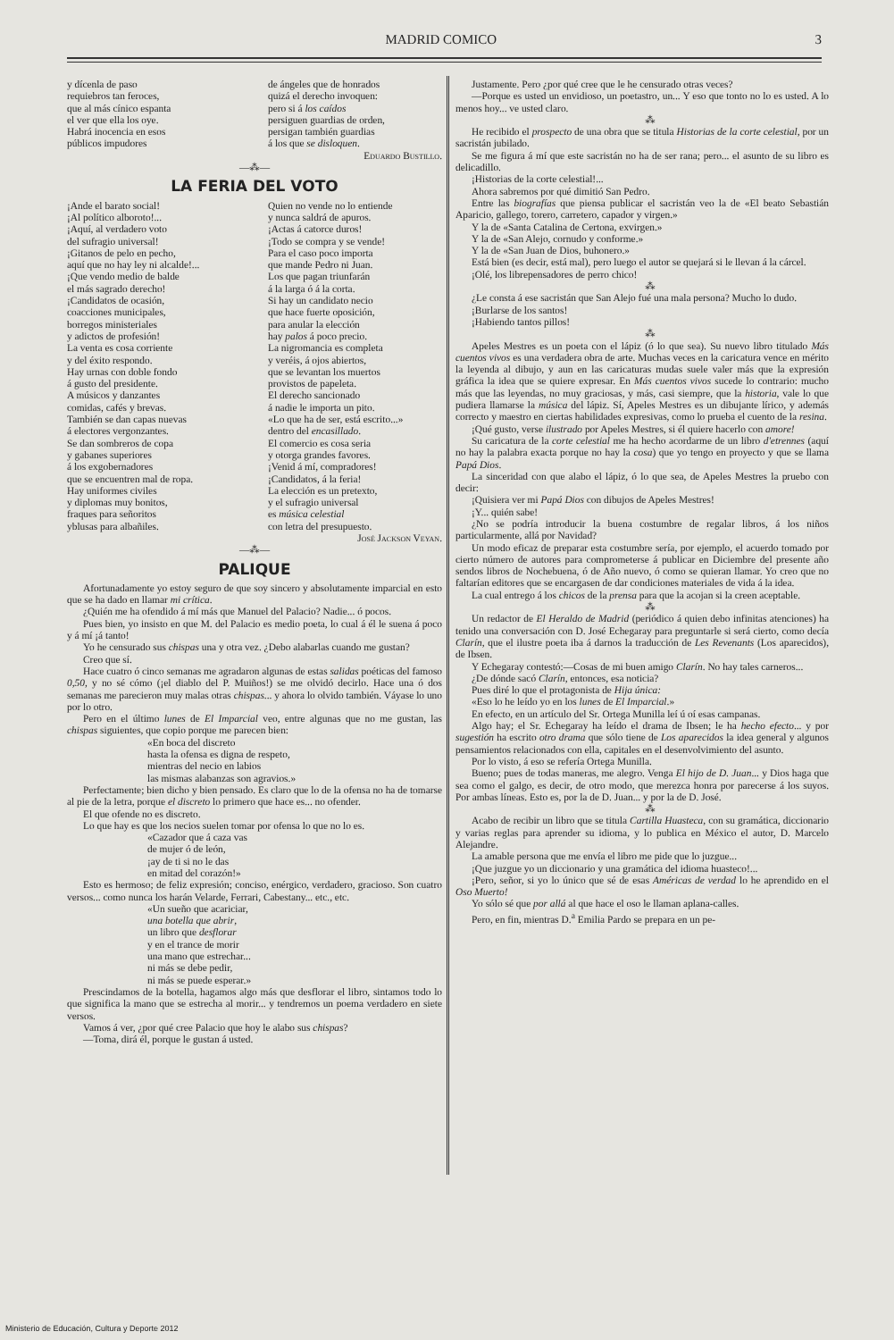MADRID COMICO 3
y dícenla de paso
requiebros tan feroces,
que al más cínico espanta
el ver que ella los oye.
Habrá inocencia en esos
públicos impudores
de ángeles que de honrados
quizá el derecho invoquen:
pero si á los caídos
persiguen guardias de orden,
persigan también guardias
á los que se disloquen.
Eduardo Bustillo.
—⁂—
LA FERIA DEL VOTO
¡Ande el barato social!
¡Al político alboroto!...
¡Aquí, al verdadero voto
del sufragio universal!
¡Gitanos de pelo en pecho,
aquí que no hay ley ni alcalde!...
¡Que vendo medio de balde
el más sagrado derecho!
¡Candidatos de ocasión,
coacciones municipales,
borregos ministeriales
y adictos de profesión!
La venta es cosa corriente
y del éxito respondo.
Hay urnas con doble fondo
á gusto del presidente.
A músicos y danzantes
comidas, cafés y brevas.
También se dan capas nuevas
á electores vergonzantes.
Se dan sombreros de copa
y gabanes superiores
á los exgobernadores
que se encuentren mal de ropa.
Hay uniformes civiles
y diplomas muy bonitos,
fraques para señoritos
yblusas para albañiles.
Quien no vende no lo entiende
y nunca saldrá de apuros.
¡Actas á catorce duros!
¡Todo se compra y se vende!
Para el caso poco importa
que mande Pedro ni Juan.
Los que pagan triunfarán
á la larga ó á la corta.
Si hay un candidato necio
que hace fuerte oposición,
para anular la elección
hay palos á poco precio.
La nigromancia es completa
y veréis, á ojos abiertos,
que se levantan los muertos
provistos de papeleta.
El derecho sancionado
á nadie le importa un pito.
«Lo que ha de ser, está escrito...»
dentro del encasillado.
El comercio es cosa seria
y otorga grandes favores.
¡Venid á mí, compradores!
¡Candidatos, á la feria!
La elección es un pretexto,
y el sufragio universal
es música celestial
con letra del presupuesto.
José Jackson Veyan.
—⁂—
PALIQUE
Afortunadamente yo estoy seguro de que soy sincero y absolutamente imparcial en esto que se ha dado en llamar mi crítica.
¿Quién me ha ofendido á mí más que Manuel del Palacio? Nadie... ó pocos.
Pues bien, yo insisto en que M. del Palacio es medio poeta, lo cual á él le suena á poco y á mí ¡á tanto!
Yo he censurado sus chispas una y otra vez. ¿Debo alabarlas cuando me gustan?
Creo que sí.
Hace cuatro ó cinco semanas me agradaron algunas de estas salidas poéticas del famoso 0,50, y no sé cómo (¡el diablo del P. Muiños!) se me olvidó decirlo. Hace una ó dos semanas me parecieron muy malas otras chispas... y ahora lo olvido también. Váyase lo uno por lo otro.
Pero en el último lunes de El Imparcial veo, entre algunas que no me gustan, las chispas siguientes, que copio porque me parecen bien:
«En boca del discreto
hasta la ofensa es digna de respeto,
mientras del necio en labios
las mismas alabanzas son agravios.»
Perfectamente; bien dicho y bien pensado. Es claro que lo de la ofensa no ha de tomarse al pie de la letra, porque el discreto lo primero que hace es... no ofender.
El que ofende no es discreto.
Lo que hay es que los necios suelen tomar por ofensa lo que no lo es.
«Cazador que á caza vas
de mujer ó de león,
¡ay de ti si no le das
en mitad del corazón!»
Esto es hermoso; de feliz expresión; conciso, enérgico, verdadero, gracioso. Son cuatro versos... como nunca los harán Velarde, Ferrari, Cabestany... etc., etc.
«Un sueño que acariciar,
una botella que abrir,
un libro que desflorar
y en el trance de morir
una mano que estrechar...
ni más se debe pedir,
ni más se puede esperar.»
Prescindamos de la botella, hagamos algo más que desflorar el libro, sintamos todo lo que significa la mano que se estrecha al morir... y tendremos un poema verdadero en siete versos.
Vamos á ver, ¿por qué cree Palacio que hoy le alabo sus chispas?
—Toma, dirá él, porque le gustan á usted.
Justamente. Pero ¿por qué cree que le he censurado otras veces?
—Porque es usted un envidioso, un poetastro, un... Y eso que tonto no lo es usted. A lo menos hoy... ve usted claro.
⁂
He recibido el prospecto de una obra que se titula Historias de la corte celestial, por un sacristán jubilado.
Se me figura á mí que este sacristán no ha de ser rana; pero... el asunto de su libro es delicadillo.
¡Historias de la corte celestial!...
Ahora sabremos por qué dimitió San Pedro.
Entre las biografías que piensa publicar el sacristán veo la de «El beato Sebastián Aparicio, gallego, torero, carretero, capador y virgen.»
Y la de «Santa Catalina de Certona, exvirgen.»
Y la de «San Alejo, cornudo y conforme.»
Y la de «San Juan de Dios, buhonero.»
Está bien (es decir, está mal), pero luego el autor se quejará si le llevan á la cárcel.
¡Olé, los librepensadores de perro chico!
⁂
¿Le consta á ese sacristán que San Alejo fué una mala persona? Mucho lo dudo.
¡Burlarse de los santos!
¡Habiendo tantos pillos!
⁂
Apeles Mestres es un poeta con el lápiz (ó lo que sea). Su nuevo libro titulado Más cuentos vivos es una verdadera obra de arte. Muchas veces en la caricatura vence en mérito la leyenda al dibujo, y aun en las caricaturas mudas suele valer más que la expresión gráfica la idea que se quiere expresar. En Más cuentos vivos sucede lo contrario: mucho más que las leyendas, no muy graciosas, y más, casi siempre, que la historia, vale lo que pudiera llamarse la música del lápiz. Sí, Apeles Mestres es un dibujante lírico, y además correcto y maestro en ciertas habilidades expresivas, como lo prueba el cuento de la resina.
¡Qué gusto, verse ilustrado por Apeles Mestres, si él quiere hacerlo con amore!
Su caricatura de la corte celestial me ha hecho acordarme de un libro d'etrennes (aquí no hay la palabra exacta porque no hay la cosa) que yo tengo en proyecto y que se llama Papá Dios.
La sinceridad con que alabo el lápiz, ó lo que sea, de Apeles Mestres la pruebo con decir:
¡Quisiera ver mi Papá Dios con dibujos de Apeles Mestres!
¡Y... quién sabe!
¿No se podría introducir la buena costumbre de regalar libros, á los niños particularmente, allá por Navidad?
Un modo eficaz de preparar esta costumbre sería, por ejemplo, el acuerdo tomado por cierto número de autores para comprometerse á publicar en Diciembre del presente año sendos libros de Nochebuena, ó de Año nuevo, ó como se quieran llamar. Yo creo que no faltarían editores que se encargasen de dar condiciones materiales de vida á la idea.
La cual entrego á los chicos de la prensa para que la acojan si la creen aceptable.
⁂
Un redactor de El Heraldo de Madrid (periódico á quien debo infinitas atenciones) ha tenido una conversación con D. José Echegaray para preguntarle si será cierto, como decía Clarín, que el ilustre poeta iba á darnos la traducción de Les Revenants (Los aparecidos), de Ibsen.
Y Echegaray contestó:—Cosas de mi buen amigo Clarín. No hay tales carneros...
¿De dónde sacó Clarín, entonces, esa noticia?
Pues diré lo que el protagonista de Hija única:
«Eso lo he leído yo en los lunes de El Imparcial.»
En efecto, en un artículo del Sr. Ortega Munilla leí ú oí esas campanas.
Algo hay; el Sr. Echegaray ha leído el drama de Ibsen; le ha hecho efecto... y por sugestión ha escrito otro drama que sólo tiene de Los aparecidos la idea general y algunos pensamientos relacionados con ella, capitales en el desenvolvimiento del asunto.
Por lo visto, á eso se refería Ortega Munilla.
Bueno; pues de todas maneras, me alegro. Venga El hijo de D. Juan... y Dios haga que sea como el galgo, es decir, de otro modo, que merezca honra por parecerse á los suyos. Por ambas líneas. Esto es, por la de D. Juan... y por la de D. José.
⁂
Acabo de recibir un libro que se titula Cartilla Huasteca, con su gramática, diccionario y varias reglas para aprender su idioma, y lo publica en México el autor, D. Marcelo Alejandre.
La amable persona que me envía el libro me pide que lo juzgue...
¡Que juzgue yo un diccionario y una gramática del idioma huasteco!...
¡Pero, señor, si yo lo único que sé de esas Américas de verdad lo he aprendido en el Oso Muerto!
Yo sólo sé que por allá al que hace el oso le llaman aplana-calles.
Pero, en fin, mientras D.<sup>a</sup> Emilia Pardo se prepara en un pe-
Ministerio de Educación, Cultura y Deporte 2012